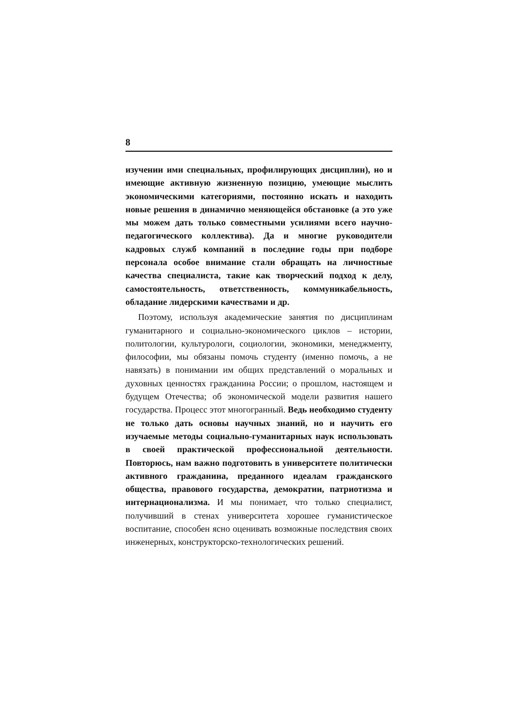8
изучении ими специальных, профилирующих дисциплин), но и имеющие активную жизненную позицию, умеющие мыслить экономическими категориями, постоянно искать и находить новые решения в динамично меняющейся обстановке (а это уже мы можем дать только совместными усилиями всего научно-педагогического коллектива). Да и многие руководители кадровых служб компаний в последние годы при подборе персонала особое внимание стали обращать на личностные качества специалиста, такие как творческий подход к делу, самостоятельность, ответственность, коммуникабельность, обладание лидерскими качествами и др.
Поэтому, используя академические занятия по дисциплинам гуманитарного и социально-экономического циклов – истории, политологии, культурологи, социологии, экономики, менеджменту, философии, мы обязаны помочь студенту (именно помочь, а не навязать) в понимании им общих представлений о моральных и духовных ценностях гражданина России; о прошлом, настоящем и будущем Отечества; об экономической модели развития нашего государства. Процесс этот многогранный. Ведь необходимо студенту не только дать основы научных знаний, но и научить его изучаемые методы социально-гуманитарных наук использовать в своей практической профессиональной деятельности. Повторюсь, нам важно подготовить в университете политически активного гражданина, преданного идеалам гражданского общества, правового государства, демократии, патриотизма и интернационализма. И мы понимает, что только специалист, получивший в стенах университета хорошее гуманистическое воспитание, способен ясно оценивать возможные последствия своих инженерных, конструкторско-технологических решений.